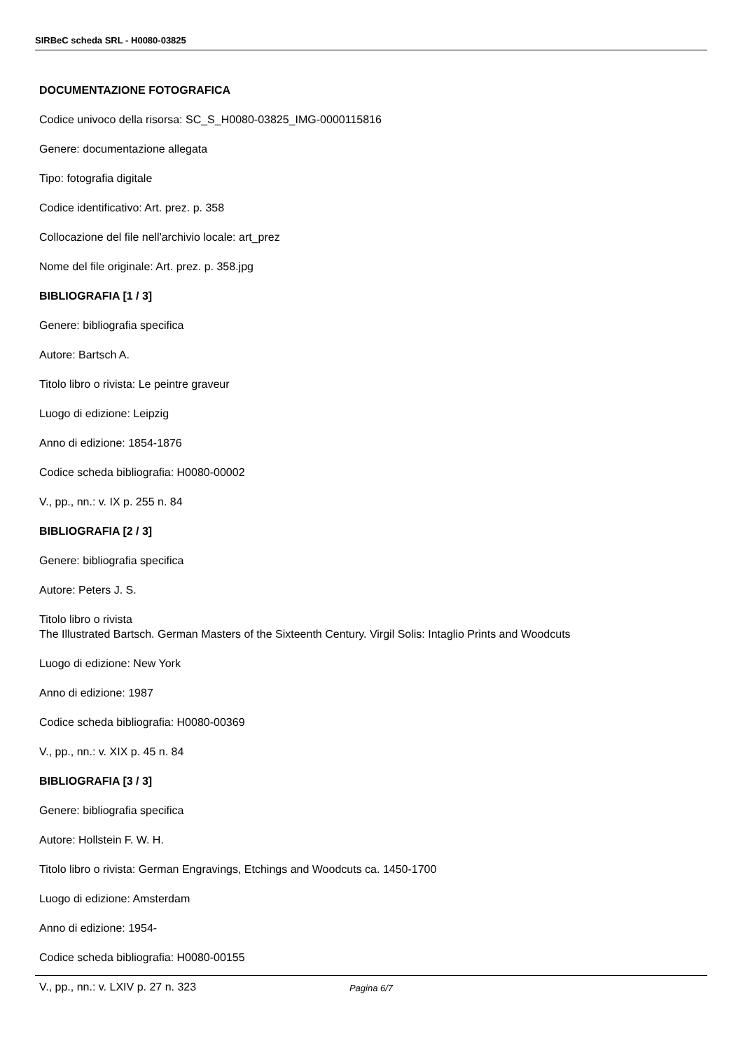SIRBeC scheda SRL - H0080-03825
DOCUMENTAZIONE FOTOGRAFICA
Codice univoco della risorsa: SC_S_H0080-03825_IMG-0000115816
Genere: documentazione allegata
Tipo: fotografia digitale
Codice identificativo: Art. prez. p. 358
Collocazione del file nell'archivio locale: art_prez
Nome del file originale: Art. prez. p. 358.jpg
BIBLIOGRAFIA [1 / 3]
Genere: bibliografia specifica
Autore: Bartsch A.
Titolo libro o rivista: Le peintre graveur
Luogo di edizione: Leipzig
Anno di edizione: 1854-1876
Codice scheda bibliografia: H0080-00002
V., pp., nn.: v. IX p. 255 n. 84
BIBLIOGRAFIA [2 / 3]
Genere: bibliografia specifica
Autore: Peters J. S.
Titolo libro o rivista
The Illustrated Bartsch. German Masters of the Sixteenth Century. Virgil Solis: Intaglio Prints and Woodcuts
Luogo di edizione: New York
Anno di edizione: 1987
Codice scheda bibliografia: H0080-00369
V., pp., nn.: v. XIX p. 45 n. 84
BIBLIOGRAFIA [3 / 3]
Genere: bibliografia specifica
Autore: Hollstein F. W. H.
Titolo libro o rivista: German Engravings, Etchings and Woodcuts ca. 1450-1700
Luogo di edizione: Amsterdam
Anno di edizione: 1954-
Codice scheda bibliografia: H0080-00155
V., pp., nn.: v. LXIV p. 27 n. 323
Pagina 6/7